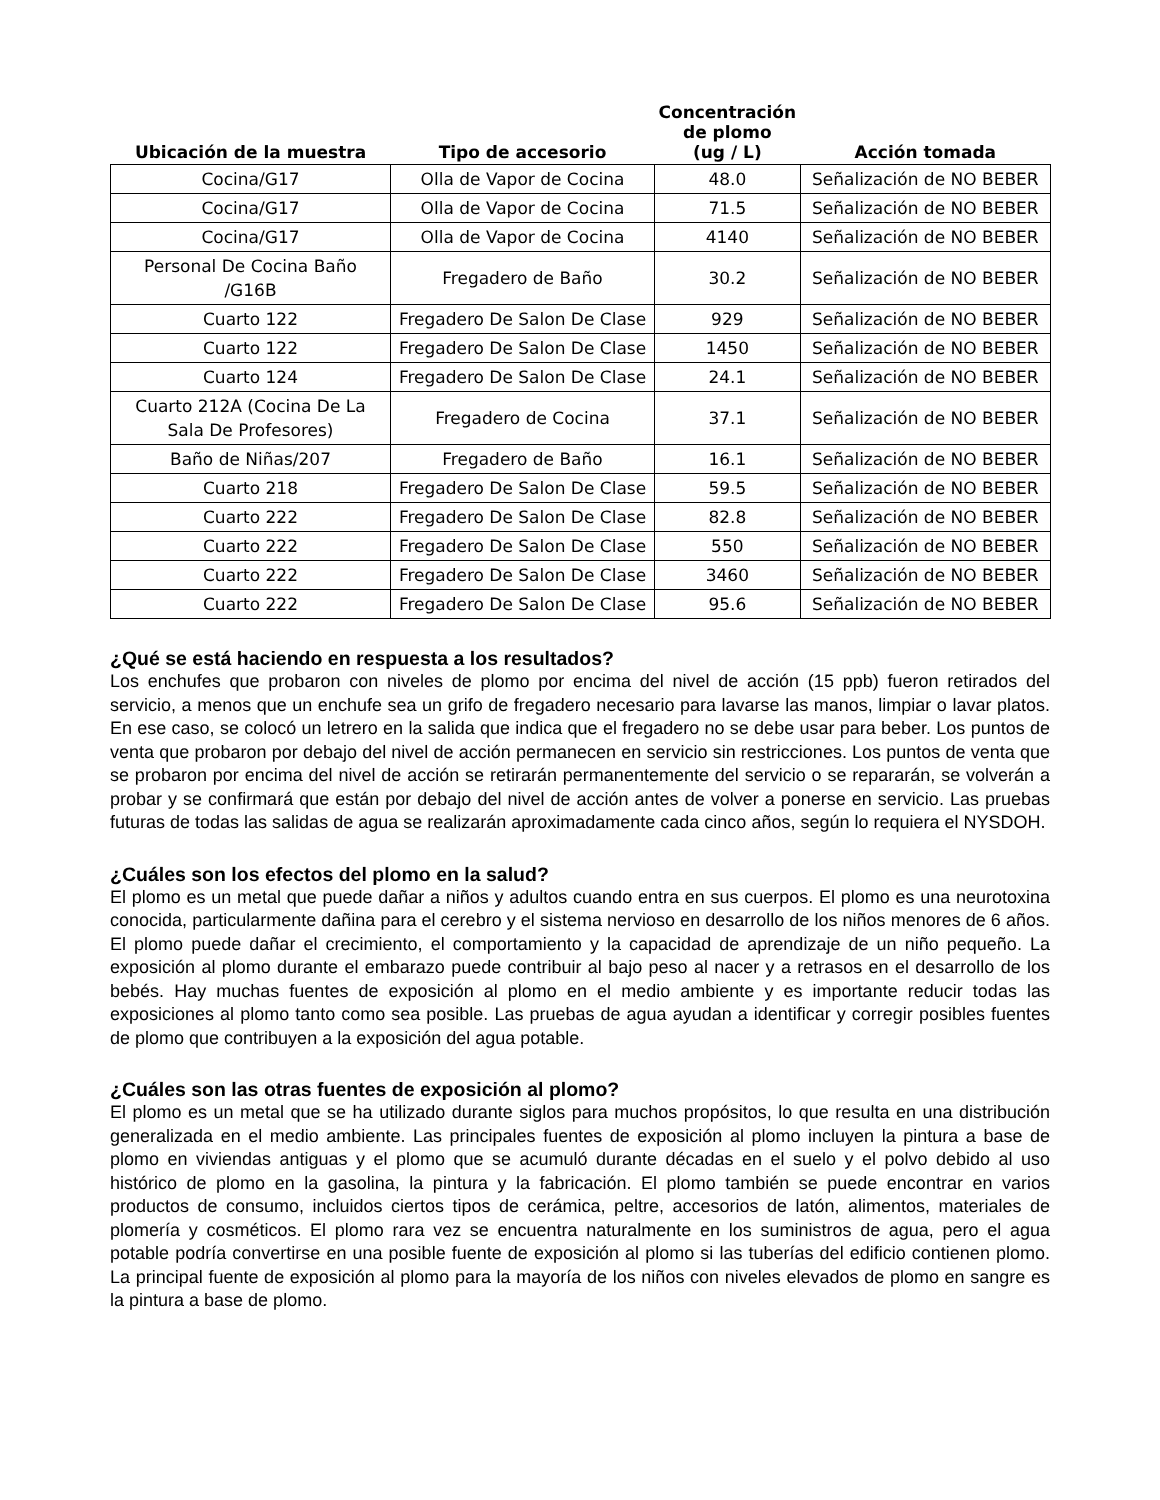| Ubicación de la muestra | Tipo de accesorio | Concentración de plomo (ug / L) | Acción tomada |
| --- | --- | --- | --- |
| Cocina/G17 | Olla de Vapor de Cocina | 48.0 | Señalización de NO BEBER |
| Cocina/G17 | Olla de Vapor de Cocina | 71.5 | Señalización de NO BEBER |
| Cocina/G17 | Olla de Vapor de Cocina | 4140 | Señalización de NO BEBER |
| Personal De Cocina Baño /G16B | Fregadero de Baño | 30.2 | Señalización de NO BEBER |
| Cuarto 122 | Fregadero De Salon De Clase | 929 | Señalización de NO BEBER |
| Cuarto 122 | Fregadero De Salon De Clase | 1450 | Señalización de NO BEBER |
| Cuarto 124 | Fregadero De Salon De Clase | 24.1 | Señalización de NO BEBER |
| Cuarto 212A (Cocina De La Sala De Profesores) | Fregadero de Cocina | 37.1 | Señalización de NO BEBER |
| Baño de Niñas/207 | Fregadero de Baño | 16.1 | Señalización de NO BEBER |
| Cuarto 218 | Fregadero De Salon De Clase | 59.5 | Señalización de NO BEBER |
| Cuarto 222 | Fregadero De Salon De Clase | 82.8 | Señalización de NO BEBER |
| Cuarto 222 | Fregadero De Salon De Clase | 550 | Señalización de NO BEBER |
| Cuarto 222 | Fregadero De Salon De Clase | 3460 | Señalización de NO BEBER |
| Cuarto 222 | Fregadero De Salon De Clase | 95.6 | Señalización de NO BEBER |
¿Qué se está haciendo en respuesta a los resultados?
Los enchufes que probaron con niveles de plomo por encima del nivel de acción (15 ppb) fueron retirados del servicio, a menos que un enchufe sea un grifo de fregadero necesario para lavarse las manos, limpiar o lavar platos. En ese caso, se colocó un letrero en la salida que indica que el fregadero no se debe usar para beber. Los puntos de venta que probaron por debajo del nivel de acción permanecen en servicio sin restricciones. Los puntos de venta que se probaron por encima del nivel de acción se retirarán permanentemente del servicio o se repararán, se volverán a probar y se confirmará que están por debajo del nivel de acción antes de volver a ponerse en servicio. Las pruebas futuras de todas las salidas de agua se realizarán aproximadamente cada cinco años, según lo requiera el NYSDOH.
¿Cuáles son los efectos del plomo en la salud?
El plomo es un metal que puede dañar a niños y adultos cuando entra en sus cuerpos. El plomo es una neurotoxina conocida, particularmente dañina para el cerebro y el sistema nervioso en desarrollo de los niños menores de 6 años. El plomo puede dañar el crecimiento, el comportamiento y la capacidad de aprendizaje de un niño pequeño. La exposición al plomo durante el embarazo puede contribuir al bajo peso al nacer y a retrasos en el desarrollo de los bebés. Hay muchas fuentes de exposición al plomo en el medio ambiente y es importante reducir todas las exposiciones al plomo tanto como sea posible. Las pruebas de agua ayudan a identificar y corregir posibles fuentes de plomo que contribuyen a la exposición del agua potable.
¿Cuáles son las otras fuentes de exposición al plomo?
El plomo es un metal que se ha utilizado durante siglos para muchos propósitos, lo que resulta en una distribución generalizada en el medio ambiente. Las principales fuentes de exposición al plomo incluyen la pintura a base de plomo en viviendas antiguas y el plomo que se acumuló durante décadas en el suelo y el polvo debido al uso histórico de plomo en la gasolina, la pintura y la fabricación. El plomo también se puede encontrar en varios productos de consumo, incluidos ciertos tipos de cerámica, peltre, accesorios de latón, alimentos, materiales de plomería y cosméticos. El plomo rara vez se encuentra naturalmente en los suministros de agua, pero el agua potable podría convertirse en una posible fuente de exposición al plomo si las tuberías del edificio contienen plomo. La principal fuente de exposición al plomo para la mayoría de los niños con niveles elevados de plomo en sangre es la pintura a base de plomo.